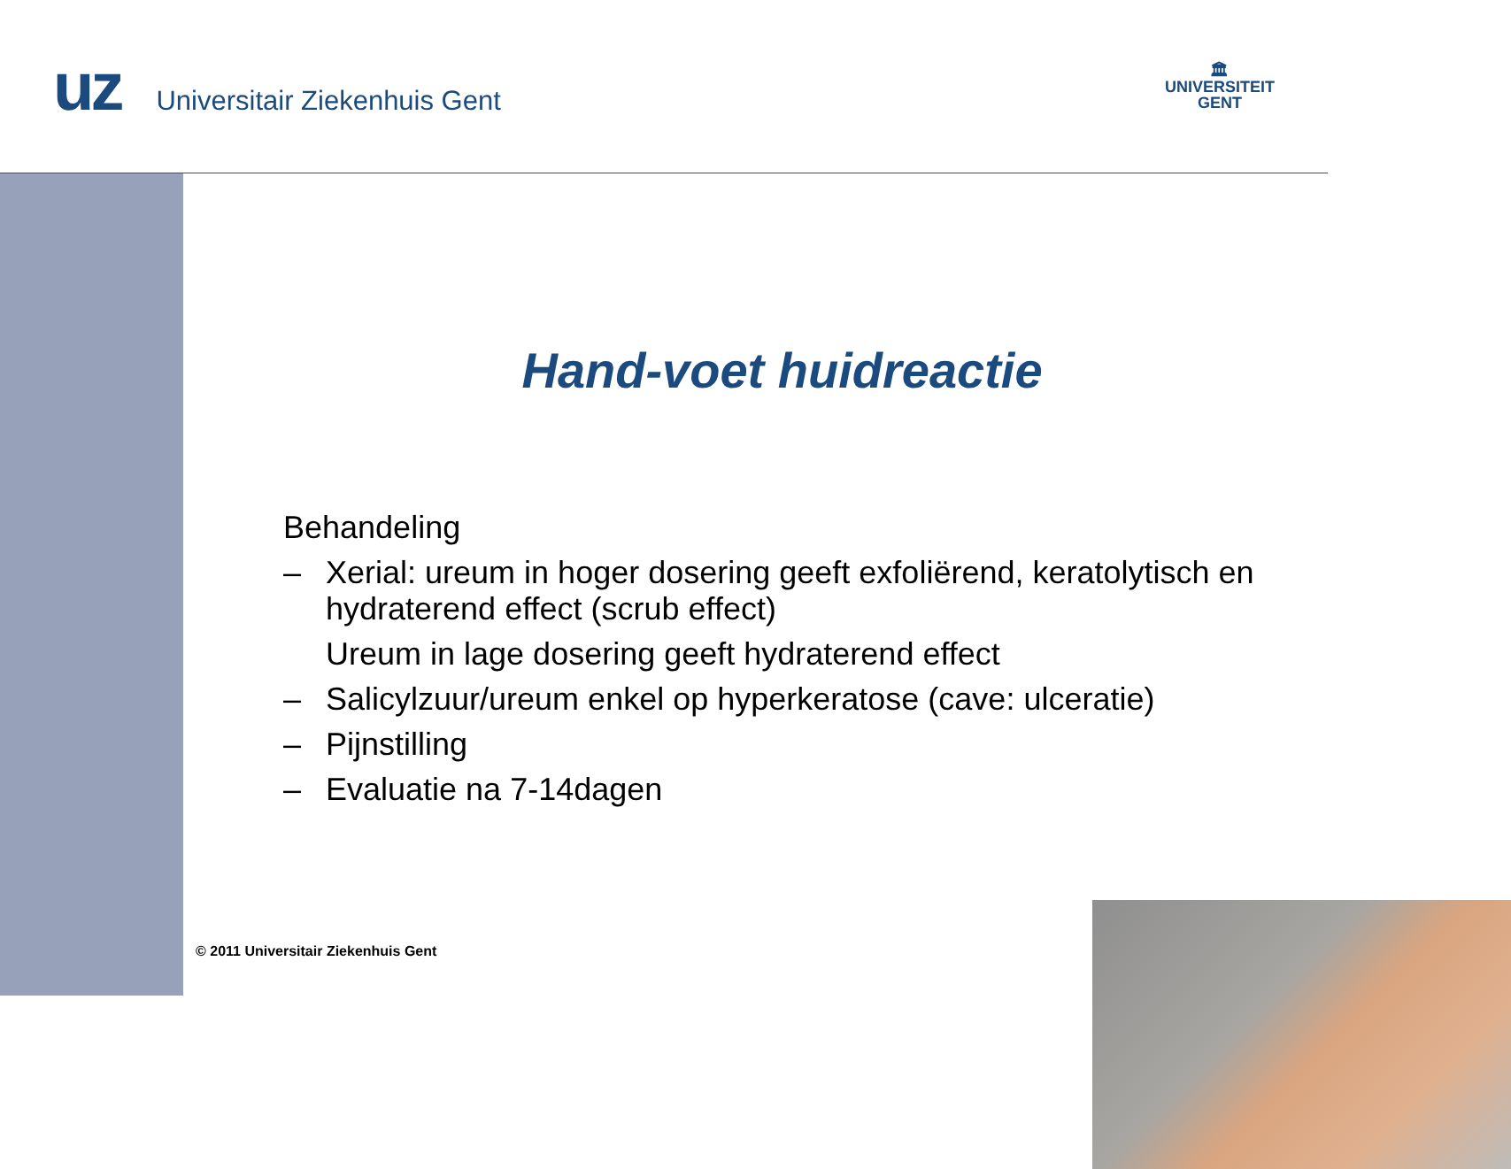uz
Universitair Ziekenhuis Gent
🏛
UNIVERSITEIT
GENT
Hand-voet huidreactie
Behandeling
– Xerial: ureum in hoger dosering geeft exfoliërend, keratolytisch en hydraterend effect (scrub effect)
Ureum in lage dosering geeft hydraterend effect
– Salicylzuur/ureum enkel op hyperkeratose (cave: ulceratie)
– Pijnstilling
– Evaluatie na 7-14dagen
© 2011 Universitair Ziekenhuis Gent